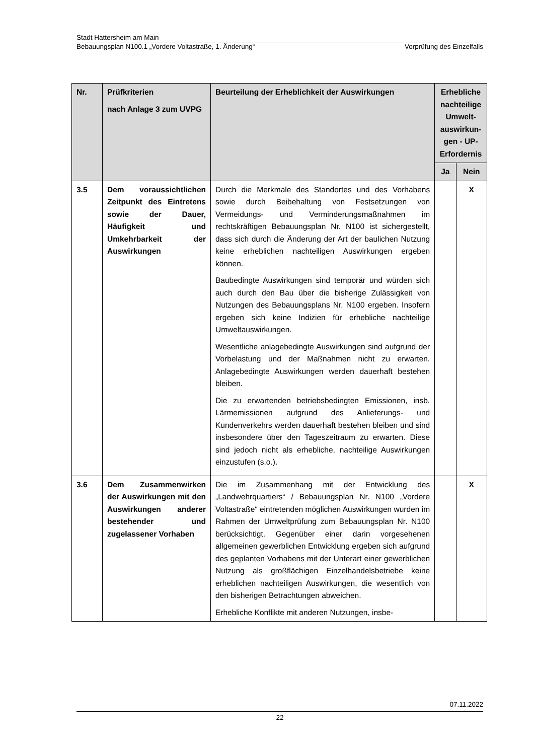Stadt Hattersheim am Main
Bebauungsplan N100.1 „Vordere Voltastraße, 1. Änderung“Vorprüfung des Einzelfalls
| Nr. | Prüfkriterien nach Anlage 3 zum UVPG | Beurteilung der Erheblichkeit der Auswirkungen | Erhebliche nachteilige Umwelt-auswirkun-gen - UP-Erfordernis | |
| --- | --- | --- | --- | --- |
| | | | Ja | Nein |
| 3.5 | Dem voraussichtlichen Zeitpunkt des Eintretens sowie der Dauer, Häufigkeit und Umkehrbarkeit der Auswirkungen | Durch die Merkmale des Standortes und des Vorhabens sowie durch Beibehaltung von Festsetzungen von Vermeidungs- und Verminderungsmaßnahmen im rechtskräftigen Bebauungsplan Nr. N100 ist sichergestellt, dass sich durch die Änderung der Art der baulichen Nutzung keine erheblichen nachteiligen Auswirkungen ergeben können. Baubedingte Auswirkungen sind temporär und würden sich auch durch den Bau über die bisherige Zulässigkeit von Nutzungen des Bebauungsplans Nr. N100 ergeben. Insofern ergeben sich keine Indizien für erhebliche nachteilige Umweltauswirkungen. Wesentliche anlagebedingte Auswirkungen sind aufgrund der Vorbelastung und der Maßnahmen nicht zu erwarten. Anlagebedingte Auswirkungen werden dauerhaft bestehen bleiben. Die zu erwartenden betriebsbedingten Emissionen, insb. Lärmemissionen aufgrund des Anlieferungs- und Kundenverkehrs werden dauerhaft bestehen bleiben und sind insbesondere über den Tageszeitraum zu erwarten. Diese sind jedoch nicht als erhebliche, nachteilige Auswirkungen einzustufen (s.o.). | | X |
| 3.6 | Dem Zusammenwirken der Auswirkungen mit den Auswirkungen anderer bestehender und zugelassener Vorhaben | Die im Zusammenhang mit der Entwicklung des „Landwehrquartiers“ / Bebauungsplan Nr. N100 „Vordere Voltastraße“ eintretenden möglichen Auswirkungen wurden im Rahmen der Umweltprüfung zum Bebauungsplan Nr. N100 berücksichtigt. Gegenüber einer darin vorgesehenen allgemeinen gewerblichen Entwicklung ergeben sich aufgrund des geplanten Vorhabens mit der Unterart einer gewerblichen Nutzung als großflächigen Einzelhandelsbetriebe keine erheblichen nachteiligen Auswirkungen, die wesentlich von den bisherigen Betrachtungen abweichen. Erhebliche Konflikte mit anderen Nutzungen, insbe- | | X |
07.11.2022
22